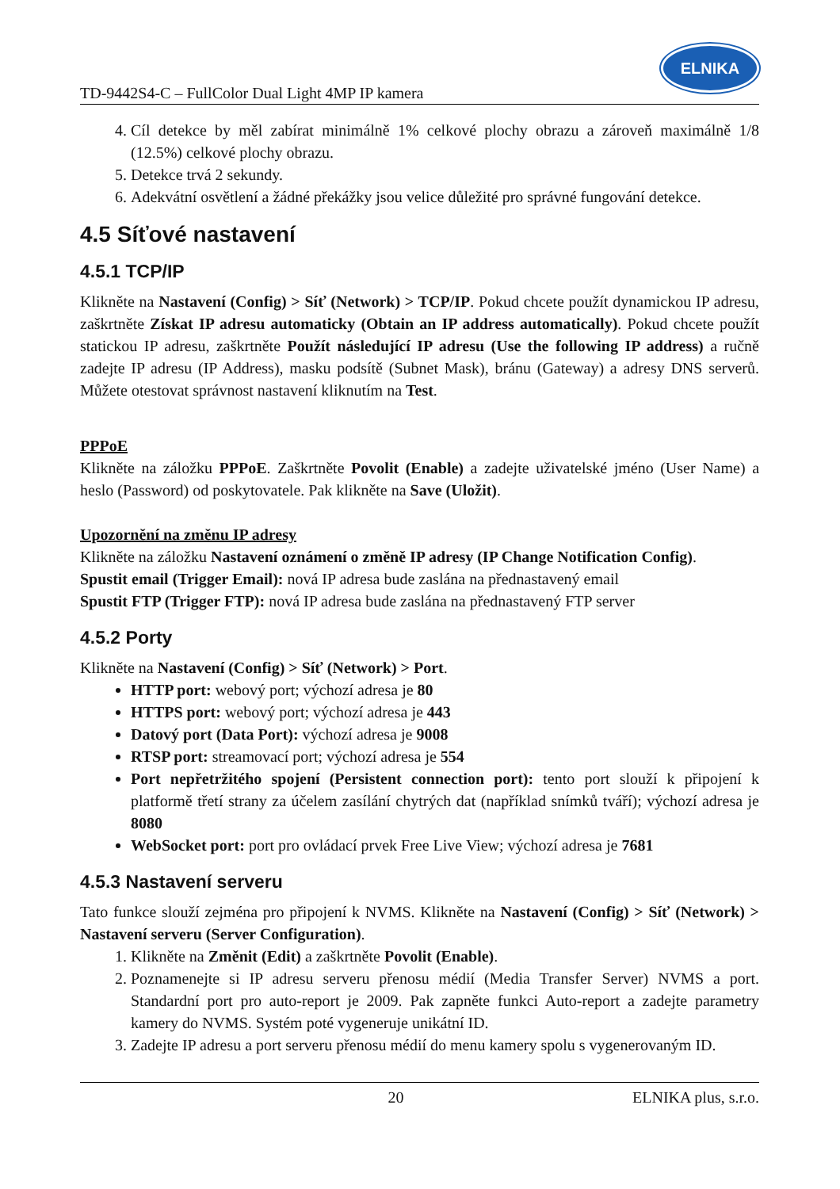TD-9442S4-C – FullColor Dual Light 4MP IP kamera
ELNIKA
4. Cíl detekce by měl zabírat minimálně 1% celkové plochy obrazu a zároveň maximálně 1/8 (12.5%) celkové plochy obrazu.
5. Detekce trvá 2 sekundy.
6. Adekvátní osvětlení a žádné překážky jsou velice důležité pro správné fungování detekce.
4.5 Síťové nastavení
4.5.1 TCP/IP
Klikněte na Nastavení (Config) > Síť (Network) > TCP/IP. Pokud chcete použít dynamickou IP adresu, zaškrtněte Získat IP adresu automaticky (Obtain an IP address automatically). Pokud chcete použít statickou IP adresu, zaškrtněte Použít následující IP adresu (Use the following IP address) a ručně zadejte IP adresu (IP Address), masku podsítě (Subnet Mask), bránu (Gateway) a adresy DNS serverů. Můžete otestovat správnost nastavení kliknutím na Test.
PPPoE
Klikněte na záložku PPPoE. Zaškrtněte Povolit (Enable) a zadejte uživatelské jméno (User Name) a heslo (Password) od poskytovatele. Pak klikněte na Save (Uložit).
Upozornění na změnu IP adresy
Klikněte na záložku Nastavení oznámení o změně IP adresy (IP Change Notification Config).
Spustit email (Trigger Email): nová IP adresa bude zaslána na přednastavený email
Spustit FTP (Trigger FTP): nová IP adresa bude zaslána na přednastavený FTP server
4.5.2 Porty
Klikněte na Nastavení (Config) > Síť (Network) > Port.
HTTP port: webový port; výchozí adresa je 80
HTTPS port: webový port; výchozí adresa je 443
Datový port (Data Port): výchozí adresa je 9008
RTSP port: streamovací port; výchozí adresa je 554
Port nepřetržitého spojení (Persistent connection port): tento port slouží k připojení k platformě třetí strany za účelem zasílání chytrých dat (například snímků tváří); výchozí adresa je 8080
WebSocket port: port pro ovládací prvek Free Live View; výchozí adresa je 7681
4.5.3 Nastavení serveru
Tato funkce slouží zejména pro připojení k NVMS. Klikněte na Nastavení (Config) > Síť (Network) > Nastavení serveru (Server Configuration).
1. Klikněte na Změnit (Edit) a zaškrtněte Povolit (Enable).
2. Poznamenejte si IP adresu serveru přenosu médií (Media Transfer Server) NVMS a port. Standardní port pro auto-report je 2009. Pak zapněte funkci Auto-report a zadejte parametry kamery do NVMS. Systém poté vygeneruje unikátní ID.
3. Zadejte IP adresu a port serveru přenosu médií do menu kamery spolu s vygenerovaným ID.
20 ELNIKA plus, s.r.o.